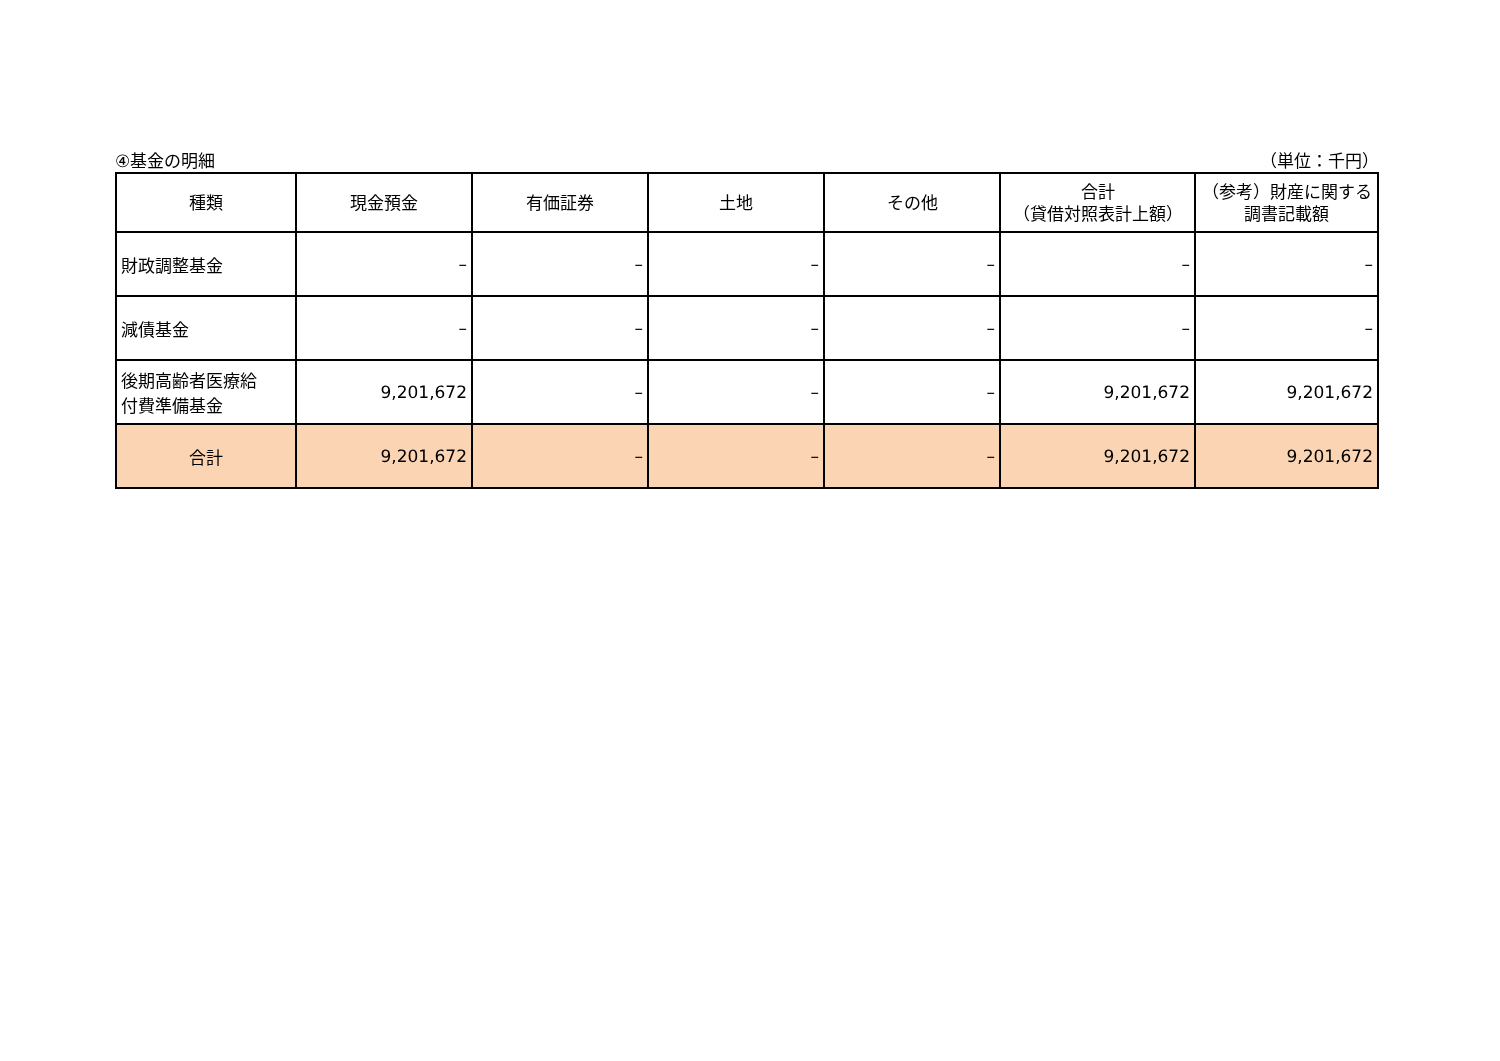④基金の明細 （単位：千円）
| 種類 | 現金預金 | 有価証券 | 土地 | その他 | 合計 （貸借対照表計上額） | （参考）財産に関する 調書記載額 |
| --- | --- | --- | --- | --- | --- | --- |
| 財政調整基金 | – | – | – | – | – | – |
| 減債基金 | – | – | – | – | – | – |
| 後期高齢者医療給 付費準備基金 | 9,201,672 | – | – | – | 9,201,672 | 9,201,672 |
| 合計 | 9,201,672 | – | – | – | 9,201,672 | 9,201,672 |